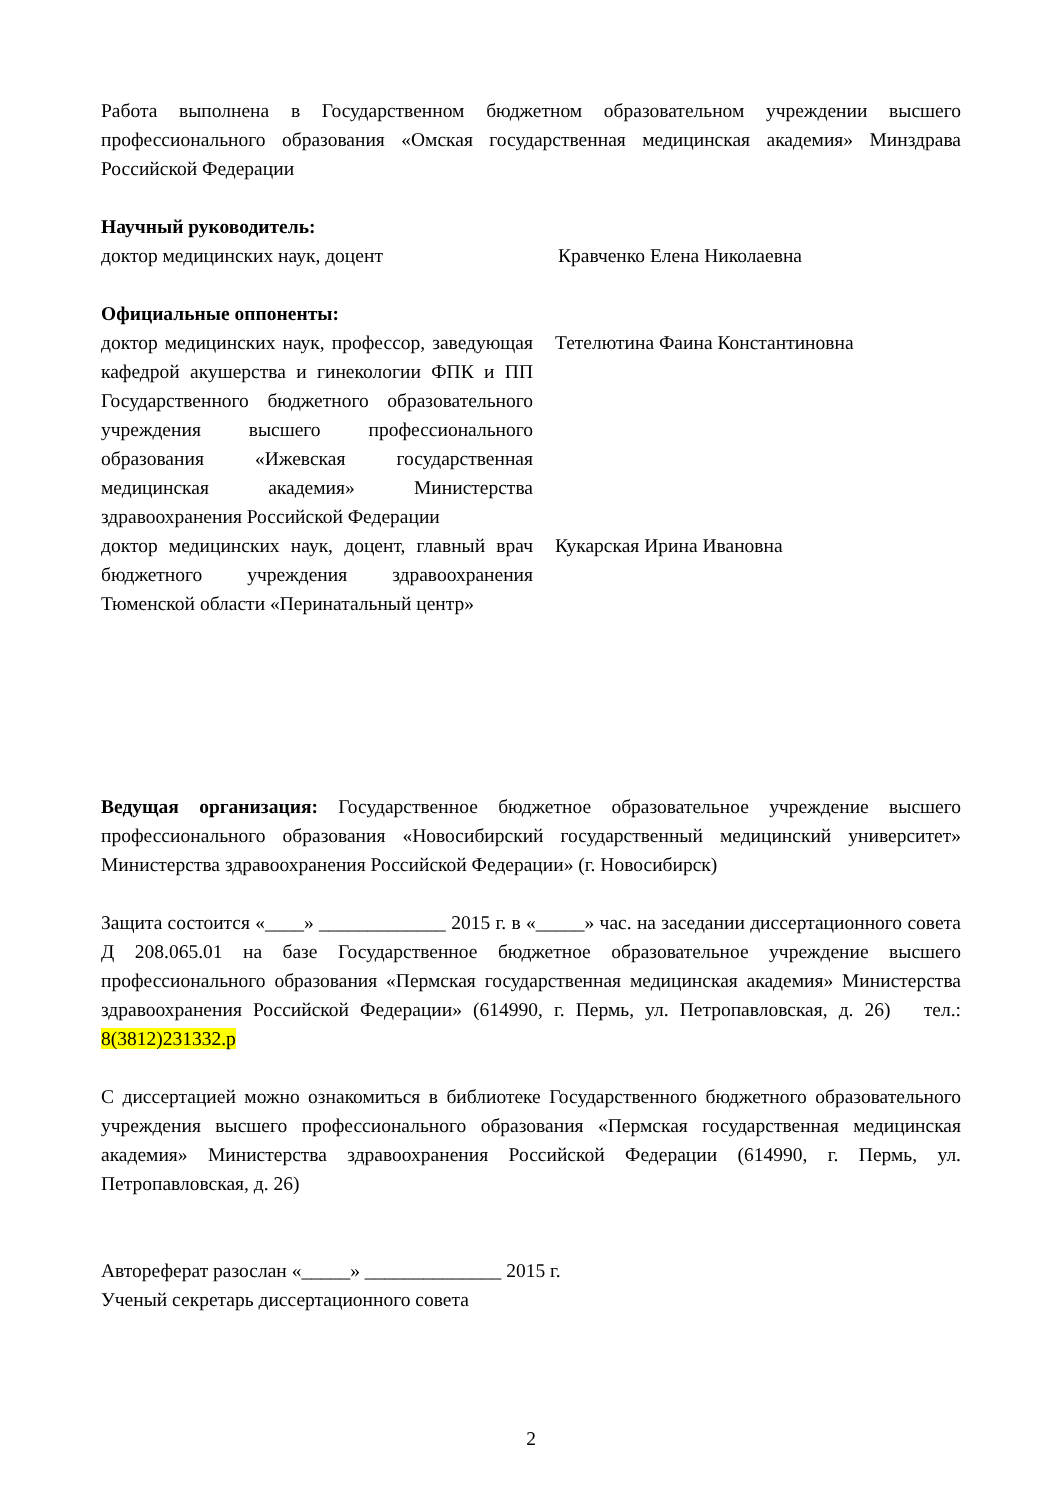Работа выполнена в Государственном бюджетном образовательном учреждении высшего профессионального образования «Омская государственная медицинская академия» Минздрава Российской Федерации
Научный руководитель:
доктор медицинских наук, доцент Кравченко Елена Николаевна
Официальные оппоненты:
доктор медицинских наук, профессор, заведующая кафедрой акушерства и гинекологии ФПК и ПП Государственного бюджетного образовательного учреждения высшего профессионального образования «Ижевская государственная медицинская академия» Министерства здравоохранения Российской Федерации
Тетелютина Фаина Константиновна
доктор медицинских наук, доцент, главный врач бюджетного учреждения здравоохранения Тюменской области «Перинатальный центр»
Кукарская Ирина Ивановна
Ведущая организация: Государственное бюджетное образовательное учреждение высшего профессионального образования «Новосибирский государственный медицинский университет» Министерства здравоохранения Российской Федерации» (г. Новосибирск)
Защита состоится «____» _____________ 2015 г. в «_____» час. на заседании диссертационного совета Д 208.065.01 на базе Государственное бюджетное образовательное учреждение высшего профессионального образования «Пермская государственная медицинская академия» Министерства здравоохранения Российской Федерации» (614990, г. Пермь, ул. Петропавловская, д. 26) тел.: 8(3812)231332.р
С диссертацией можно ознакомиться в библиотеке Государственного бюджетного образовательного учреждения высшего профессионального образования «Пермская государственная медицинская академия» Министерства здравоохранения Российской Федерации (614990, г. Пермь, ул. Петропавловская, д. 26)
Автореферат разослан «_____» ______________ 2015 г.
Ученый секретарь диссертационного совета
2